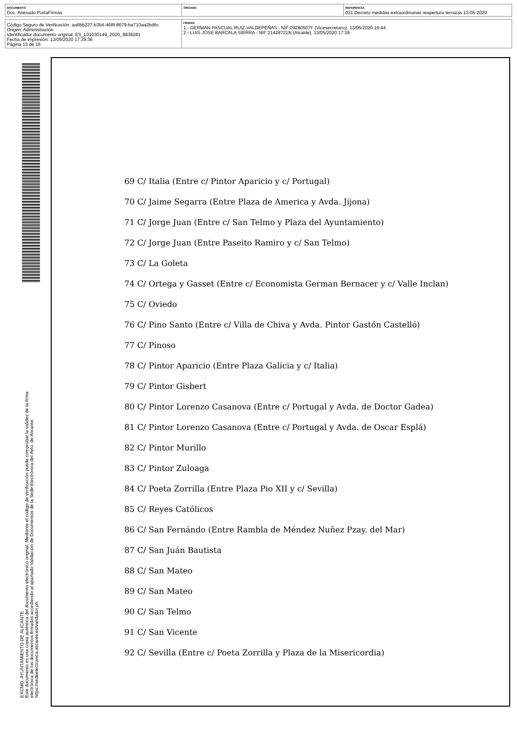| DOCUMENTO Doc. Anexado PortaFirmas | ÓRGANO | REFERENCIA 031 Decreto medidas extraordinarias reapertura terrazas 13-05-2020 |
| Código Seguro de Verificación: aa6bb227-b3b4-468f-8679-ba710aa2bd6c Origen: Administración Identificador documento original: ES_L01030149_2020_9838281 Fecha de impresión: 13/05/2020 17:39:36 Página 13 de 16 | FIRMAS 1.- GERMAN PASCUAL RUIZ-VALDEPEÑAS - NIF:09280507F (Vicesecretario), 13/05/2020 16:44 2.- LUIS JOSE BARCALA SIERRA - NIF:21428721N (Alcalde), 13/05/2020 17:39 |
EXCMO. AYUNTAMIENTO DE ALICANTE
Este documento es una copia auténtica del documento electrónico original. Mediante el código de verificación puede comprobar la validez de la firma electrónica de los documentos firmados accediendo al apartado Validación de Documentos de la Sede Electrónica del Ayto. de Alicante: https://sedeelectronica.alicante.es/validador.ph
69 C/ Italia (Entre c/ Pintor Aparicio y c/ Portugal)
70 C/ Jaime Segarra (Entre Plaza de America y Avda. Jijona)
71 C/ Jorge Juan (Entre c/ San Telmo y Plaza del Ayuntamiento)
72 C/ Jorge Juan (Entre Paseito Ramiro y c/ San Telmo)
73 C/ La Goleta
74 C/ Ortega y Gasset (Entre c/ Economista German Bernacer y c/ Valle Inclan)
75 C/ Oviedo
76 C/ Pino Santo (Entre c/ Villa de Chiva y Avda. Pintor Gastón Castelló)
77 C/ Pinoso
78 C/ Pintor Aparicio (Entre Plaza Galicia y c/ Italia)
79 C/ Pintor Gisbert
80 C/ Pintor Lorenzo Casanova (Entre c/ Portugal y Avda. de Doctor Gadea)
81 C/ Pintor Lorenzo Casanova (Entre c/ Portugal y Avda. de Oscar Esplá)
82 C/ Pintor Murillo
83 C/ Pintor Zuloaga
84 C/ Poeta Zorrilla (Entre Plaza Pio XII y c/ Sevilla)
85 C/ Reyes Católicos
86 C/ San Fernándo (Entre Rambla de Méndez Nuñez Pzay. del Mar)
87 C/ San Juán Bautista
88 C/ San Mateo
89 C/ San Mateo
90 C/ San Telmo
91 C/ San Vicente
92 C/ Sevilla (Entre c/ Poeta Zorrilla y Plaza de la Misericordia)